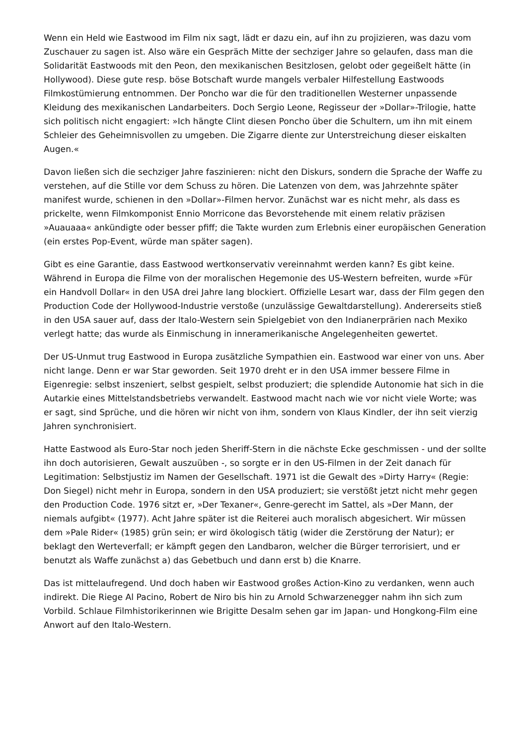Wenn ein Held wie Eastwood im Film nix sagt, lädt er dazu ein, auf ihn zu projizieren, was dazu vom Zuschauer zu sagen ist. Also wäre ein Gespräch Mitte der sechziger Jahre so gelaufen, dass man die Solidarität Eastwoods mit den Peon, den mexikanischen Besitzlosen, gelobt oder gegeißelt hätte (in Hollywood). Diese gute resp. böse Botschaft wurde mangels verbaler Hilfestellung Eastwoods Filmkostümierung entnommen. Der Poncho war die für den traditionellen Westerner unpassende Kleidung des mexikanischen Landarbeiters. Doch Sergio Leone, Regisseur der »Dollar»-Trilogie, hatte sich politisch nicht engagiert: »Ich hängte Clint diesen Poncho über die Schultern, um ihn mit einem Schleier des Geheimnisvollen zu umgeben. Die Zigarre diente zur Unterstreichung dieser eiskalten Augen.«
Davon ließen sich die sechziger Jahre faszinieren: nicht den Diskurs, sondern die Sprache der Waffe zu verstehen, auf die Stille vor dem Schuss zu hören. Die Latenzen von dem, was Jahrzehnte später manifest wurde, schienen in den »Dollar»-Filmen hervor. Zunächst war es nicht mehr, als dass es prickelte, wenn Filmkomponist Ennio Morricone das Bevorstehende mit einem relativ präzisen »Auauaaa« ankündigte oder besser pfiff; die Takte wurden zum Erlebnis einer europäischen Generation (ein erstes Pop-Event, würde man später sagen).
Gibt es eine Garantie, dass Eastwood wertkonservativ vereinnahmt werden kann? Es gibt keine. Während in Europa die Filme von der moralischen Hegemonie des US-Western befreiten, wurde »Für ein Handvoll Dollar« in den USA drei Jahre lang blockiert. Offizielle Lesart war, dass der Film gegen den Production Code der Hollywood-Industrie verstoße (unzulässige Gewaltdarstellung). Andererseits stieß in den USA sauer auf, dass der Italo-Western sein Spielgebiet von den Indianerprärien nach Mexiko verlegt hatte; das wurde als Einmischung in inneramerikanische Angelegenheiten gewertet.
Der US-Unmut trug Eastwood in Europa zusätzliche Sympathien ein. Eastwood war einer von uns. Aber nicht lange. Denn er war Star geworden. Seit 1970 dreht er in den USA immer bessere Filme in Eigenregie: selbst inszeniert, selbst gespielt, selbst produziert; die splendide Autonomie hat sich in die Autarkie eines Mittelstandsbetriebs verwandelt. Eastwood macht nach wie vor nicht viele Worte; was er sagt, sind Sprüche, und die hören wir nicht von ihm, sondern von Klaus Kindler, der ihn seit vierzig Jahren synchronisiert.
Hatte Eastwood als Euro-Star noch jeden Sheriff-Stern in die nächste Ecke geschmissen - und der sollte ihn doch autorisieren, Gewalt auszuüben -, so sorgte er in den US-Filmen in der Zeit danach für Legitimation: Selbstjustiz im Namen der Gesellschaft. 1971 ist die Gewalt des »Dirty Harry« (Regie: Don Siegel) nicht mehr in Europa, sondern in den USA produziert; sie verstößt jetzt nicht mehr gegen den Production Code. 1976 sitzt er, »Der Texaner«, Genre-gerecht im Sattel, als »Der Mann, der niemals aufgibt« (1977). Acht Jahre später ist die Reiterei auch moralisch abgesichert. Wir müssen dem »Pale Rider« (1985) grün sein; er wird ökologisch tätig (wider die Zerstörung der Natur); er beklagt den Werteverfall; er kämpft gegen den Landbaron, welcher die Bürger terrorisiert, und er benutzt als Waffe zunächst a) das Gebetbuch und dann erst b) die Knarre.
Das ist mittelaufregend. Und doch haben wir Eastwood großes Action-Kino zu verdanken, wenn auch indirekt. Die Riege Al Pacino, Robert de Niro bis hin zu Arnold Schwarzenegger nahm ihn sich zum Vorbild. Schlaue Filmhistorikerinnen wie Brigitte Desalm sehen gar im Japan- und Hongkong-Film eine Anwort auf den Italo-Western.